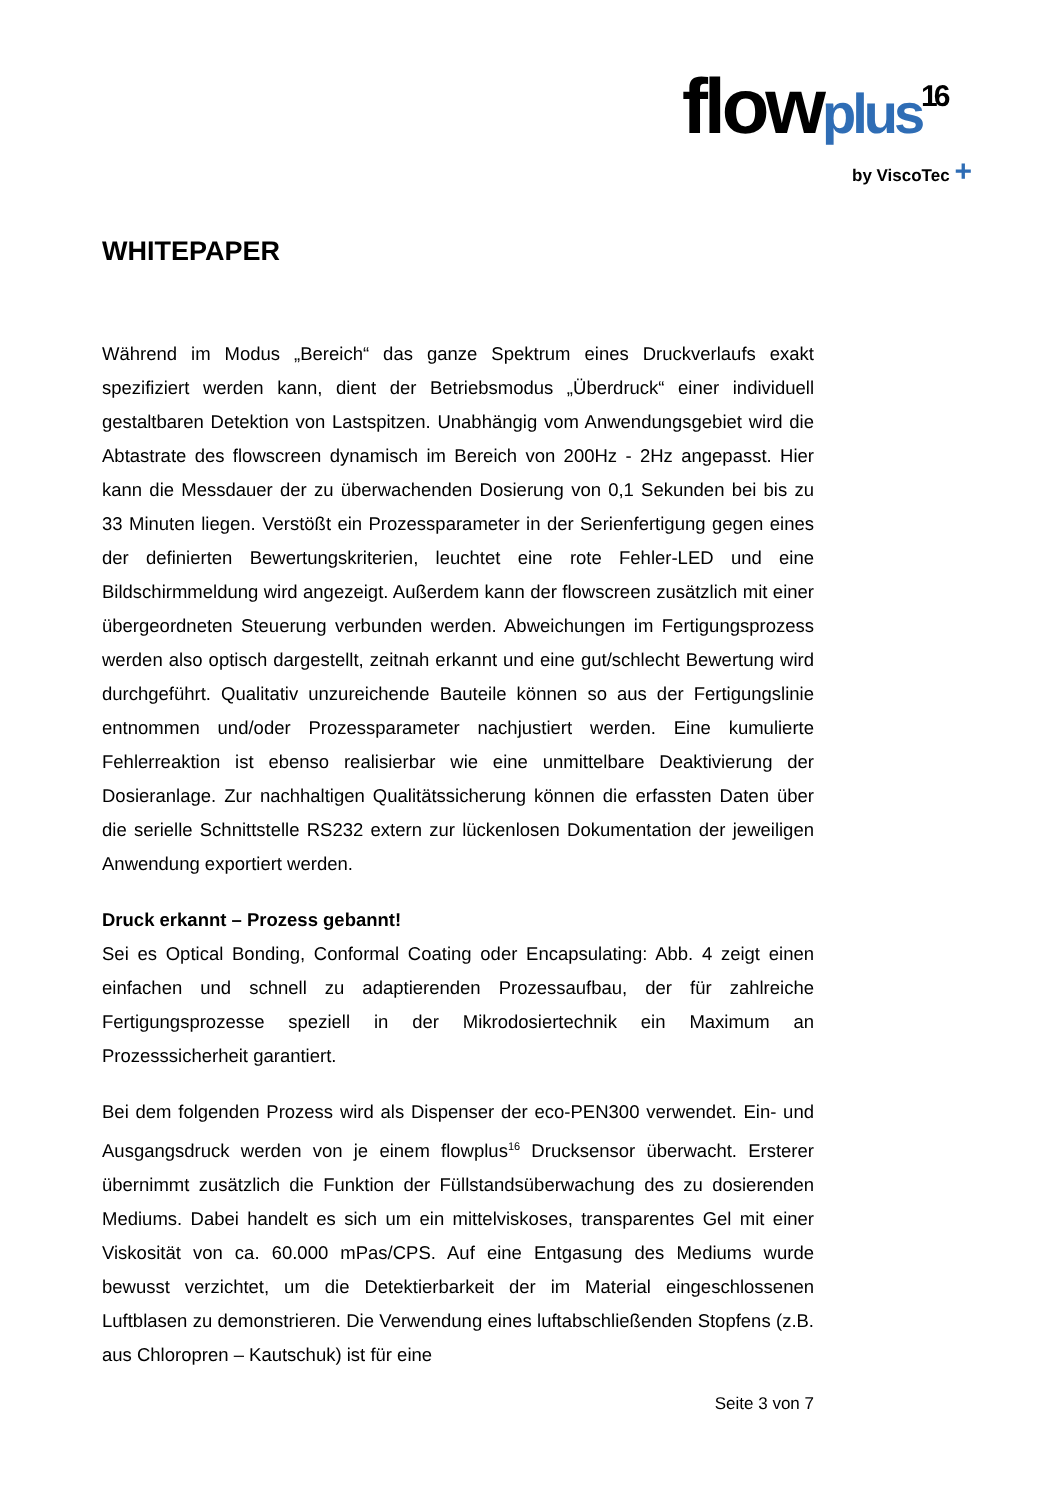flowplus<sup>16</sup>
by ViscoTec +
WHITEPAPER
Während im Modus „Bereich“ das ganze Spektrum eines Druckverlaufs exakt spezifiziert werden kann, dient der Betriebsmodus „Überdruck“ einer individuell gestaltbaren Detektion von Lastspitzen. Unabhängig vom Anwendungsgebiet wird die Abtastrate des flowscreen dynamisch im Bereich von 200Hz - 2Hz angepasst. Hier kann die Messdauer der zu überwachenden Dosierung von 0,1 Sekunden bei bis zu 33 Minuten liegen. Verstößt ein Prozessparameter in der Serienfertigung gegen eines der definierten Bewertungskriterien, leuchtet eine rote Fehler-LED und eine Bildschirmmeldung wird angezeigt. Außerdem kann der flowscreen zusätzlich mit einer übergeordneten Steuerung verbunden werden. Abweichungen im Fertigungsprozess werden also optisch dargestellt, zeitnah erkannt und eine gut/schlecht Bewertung wird durchgeführt. Qualitativ unzureichende Bauteile können so aus der Fertigungslinie entnommen und/oder Prozessparameter nachjustiert werden. Eine kumulierte Fehlerreaktion ist ebenso realisierbar wie eine unmittelbare Deaktivierung der Dosieranlage. Zur nachhaltigen Qualitätssicherung können die erfassten Daten über die serielle Schnittstelle RS232 extern zur lückenlosen Dokumentation der jeweiligen Anwendung exportiert werden.
Druck erkannt – Prozess gebannt!
Sei es Optical Bonding, Conformal Coating oder Encapsulating: Abb. 4 zeigt einen einfachen und schnell zu adaptierenden Prozessaufbau, der für zahlreiche Fertigungsprozesse speziell in der Mikrodosiertechnik ein Maximum an Prozesssicherheit garantiert.
Bei dem folgenden Prozess wird als Dispenser der eco-PEN300 verwendet. Ein- und Ausgangsdruck werden von je einem flowplus<sup>16</sup> Drucksensor überwacht. Ersterer übernimmt zusätzlich die Funktion der Füllstandsüberwachung des zu dosierenden Mediums. Dabei handelt es sich um ein mittelviskoses, transparentes Gel mit einer Viskosität von ca. 60.000 mPas/CPS. Auf eine Entgasung des Mediums wurde bewusst verzichtet, um die Detektierbarkeit der im Material eingeschlossenen Luftblasen zu demonstrieren. Die Verwendung eines luftabschließenden Stopfens (z.B. aus Chloropren – Kautschuk) ist für eine
Seite 3 von 7